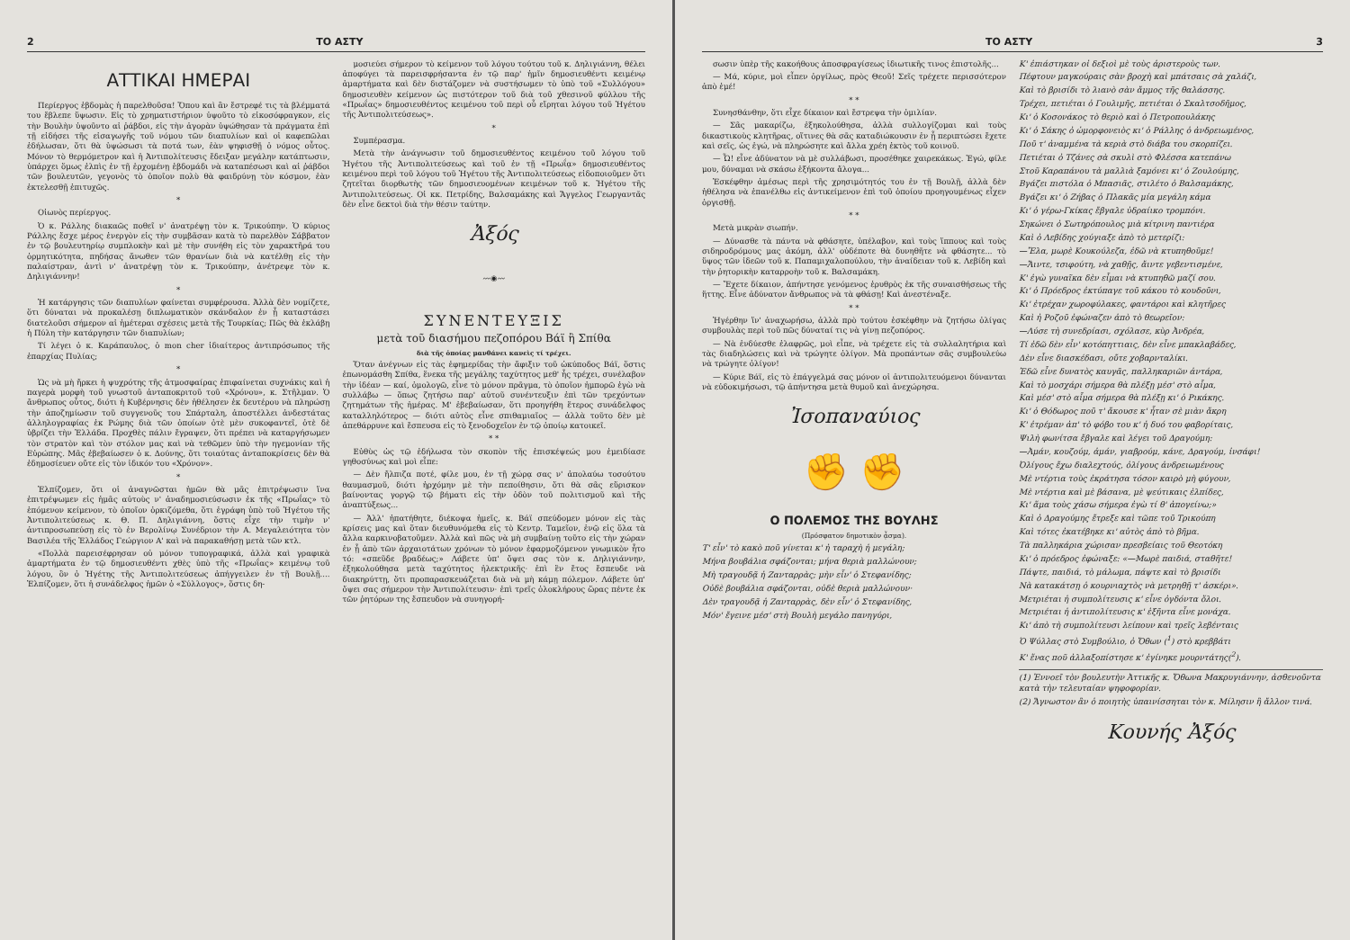2 ΤΟ ΑΣΤΥ
ΑΤΤΙΚΑΙ ΗΜΕΡΑΙ
Περίεργος ἑβδομὰς ἡ παρελθοῦσα! Ὅπου καὶ ἂν ἔστρεφέ τις τὰ βλέμματά του ἔβλεπε ὕψωσιν. Εἰς τὸ χρηματιστήριον ὑψοῦτο τὸ εἰκοσόφραγκον, εἰς τὴν Βουλὴν ὑψοῦντο αἱ ῥάβδοι, εἰς τὴν ἀγορὰν ὑψώθησαν τὰ πράγματα ἐπὶ τῇ εἰδήσει τῆς εἰσαγωγῆς τοῦ νόμου τῶν διαπυλίων καὶ οἱ καφεπῶλαι ἐδήλωσαν, ὅτι θὰ ὑψώσωσι τὰ ποτά των, ἐὰν ψηφισθῇ ὁ νόμος οὗτος. Μόνον τὸ θερμόμετρον καὶ ἡ Ἀντιπολίτευσις ἔδειξαν μεγάλην κατάπτωσιν, ὑπάρχει ὅμως ἐλπὶς ἐν τῇ ἐρχομένῃ ἑβδομάδι νὰ καταπέσωσι καὶ αἱ ῥάβδοι τῶν βουλευτῶν, γεγονὸς τὸ ὁποῖον πολὺ θὰ φαιδρύνῃ τὸν κόσμον, ἐὰν ἐκτελεσθῇ ἐπιτυχῶς.
*
Οἰωνὸς περίεργος.
Ὁ κ. Ράλλης διακαῶς ποθεῖ ν' ἀνατρέψῃ τὸν κ. Τρικούπην. Ὁ κύριος Ράλλης ἔσχε μέρος ἐνεργὸν εἰς τὴν συμβᾶσαν κατὰ τὸ παρελθὸν Σάββατον ἐν τῷ βουλευτηρίῳ συμπλοκὴν καὶ μὲ τὴν συνήθη εἰς τὸν χαρακτῆρά του ὁρμητικότητα, πηδήσας ἄνωθεν τῶν θρανίων διὰ νὰ κατέλθῃ εἰς τὴν παλαίστραν, ἀντὶ ν' ἀνατρέψῃ τὸν κ. Τρικούπην, ἀνέτρεψε τὸν κ. Δηλιγιάννην!
*
Ἡ κατάργησις τῶν διαπυλίων φαίνεται συμφέρουσα. Ἀλλὰ δὲν νομίζετε, ὅτι δύναται νὰ προκαλέσῃ διπλωματικὸν σκάνδαλον ἐν ᾗ καταστάσει διατελοῦσι σήμερον αἱ ἡμέτεραι σχέσεις μετὰ τῆς Τουρκίας; Πῶς θὰ ἐκλάβῃ ἡ Πύλη τὴν κατάργησιν τῶν διαπυλίων;
Τί λέγει ὁ κ. Καράπαυλος, ὁ mon cher ἰδιαίτερος ἀντιπρόσωπος τῆς ἐπαρχίας Πυλίας;
*
Ὡς νὰ μὴ ἤρκει ἡ ψυχρότης τῆς ἀτμοσφαίρας ἐπιφαίνεται συχνάκις καὶ ἡ παγερὰ μορφὴ τοῦ γνωστοῦ ἀνταποκριτοῦ τοῦ «Χρόνου», κ. Στῆλμαν. Ὁ ἄνθρωπος οὗτος, διότι ἡ Κυβέρνησις δὲν ἠθέλησεν ἐκ δευτέρου νὰ πληρώσῃ τὴν ἀποζημίωσιν τοῦ συγγενοῦς του Σπάρταλη, ἀποστέλλει ἀνδεστάτας ἀλληλογραφίας ἐκ Ρώμης διὰ τῶν ὁποίων ὁτὲ μὲν συκοφαντεῖ, ὁτὲ δὲ ὑβρίζει τὴν Ἑλλάδα. Προχθὲς πάλιν ἔγραψεν, ὅτι πρέπει νὰ καταργήσωμεν τὸν στρατὸν καὶ τὸν στόλον μας καὶ νὰ τεθῶμεν ὑπὸ τὴν ηγεμονίαν τῆς Εὐρώπης. Μᾶς ἐβεβαίωσεν ὁ κ. Δούνης, ὅτι τοιαύτας ἀνταποκρίσεις δὲν θὰ ἐδημοσίευεν οὔτε εἰς τὸν ἰδικόν του «Χρόνον».
*
Ἐλπίζομεν, ὅτι οἱ ἀναγνῶσται ἡμῶν θὰ μᾶς ἐπιτρέψωσιν ἵνα ἐπιτρέψωμεν εἰς ἡμᾶς αὐτοὺς ν' ἀναδημοσιεύσωσιν ἐκ τῆς «Πρωΐας» τὸ ἑπόμενον κείμενον, τὸ ὁποῖον ὁρκιζόμεθα, ὅτι ἐγράφη ὑπὸ τοῦ Ἡγέτου τῆς Ἀντιπολιτεύσεως κ. Θ. Π. Δηλιγιάννη, ὅστις εἶχε τὴν τιμὴν ν' ἀντιπροσωπεύσῃ εἰς τὸ ἐν Βερολίνῳ Συνέδριον τὴν Α. Μεγαλειότητα τὸν Βασιλέα τῆς Ἑλλάδος Γεώργιον Α' καὶ νὰ παρακαθήσῃ μετὰ τῶν κτλ.
«Πολλὰ παρεισέφρησαν οὐ μόνον τυπογραφικά, ἀλλὰ καὶ γραφικὰ ἁμαρτήματα ἐν τῷ δημοσιευθέντι χθὲς ὑπὸ τῆς «Πρωΐας» κειμένῳ τοῦ λόγου, ὃν ὁ Ἡγέτης τῆς Ἀντιπολιτεύσεως ἀπήγγειλεν ἐν τῇ Βουλῇ.... Ἐλπίζομεν, ὅτι ἡ συνάδελφος ἡμῶν ὁ «Σύλλογος», ὅστις δη-
μοσιεύει σήμερον τὸ κείμενον τοῦ λόγου τούτου τοῦ κ. Δηλιγιάννη, θέλει ἀποφύγει τὰ παρεισφρήσαντα ἐν τῷ παρ' ἡμῖν δημοσιευθέντι κειμένῳ ἁμαρτήματα καὶ δὲν διστάζομεν νὰ συστήσωμεν τὸ ὑπὸ τοῦ «Συλλόγου» δημοσιευθὲν κείμενον ὡς πιστότερον τοῦ διὰ τοῦ χθεσινοῦ φύλλου τῆς «Πρωΐας» δημοσιευθέντος κειμένου τοῦ περὶ οὗ εἴρηται λόγου τοῦ Ἡγέτου τῆς Ἀντιπολιτεύσεως».
*
Συμπέρασμα.
Μετὰ τὴν ἀνάγνωσιν τοῦ δημοσιευθέντος κειμένου τοῦ λόγου τοῦ Ἡγέτου τῆς Ἀντιπολιτεύσεως καὶ τοῦ ἐν τῇ «Πρωΐᾳ» δημοσιευθέντος κειμένου περὶ τοῦ λόγου τοῦ Ἡγέτου τῆς Ἀντιπολιτεύσεως εἰδοποιοῦμεν ὅτι ζητεῖται διορθωτὴς τῶν δημοσιευομένων κειμένων τοῦ κ. Ἡγέτου τῆς Ἀντιπολιτεύσεως. Οἱ κκ. Πετρίδης, Βαλσαμάκης καὶ Ἄγγελος Γεωργαντᾶς δὲν εἶνε δεκτοὶ διὰ τὴν θέσιν ταύτην.
Ἀξός
〰◉〰
ΣΥΝΕΝΤΕΥΞΙΣ
μετὰ τοῦ διασήμου πεζοπόρου Βάϊ ἢ Σπίθα
διὰ τῆς ὁποίας μανθάνει κανεὶς τί τρέχει.
Ὅταν ἀνέγνων εἰς τὰς ἐφημερίδας τὴν ἄφιξιν τοῦ ὠκύποδος Βάϊ, ὅστις ἐπωνομάσθη Σπίθα, ἕνεκα τῆς μεγάλης ταχύτητος μεθ' ἧς τρέχει, συνέλαβον τὴν ἰδέαν — καί, ὁμολογῶ, εἶνε τὸ μόνον πρᾶγμα, τὸ ὁποῖον ἠμπορῶ ἐγὼ νὰ συλλάβω — ὅπως ζητήσω παρ' αὐτοῦ συνέντευξιν ἐπὶ τῶν τρεχόντων ζητημάτων τῆς ἡμέρας. Μ' ἐβεβαίωσαν, ὅτι προηγήθη ἕτερος συνάδελφος καταλληλότερος — διότι αὐτὸς εἶνε σπιθαμιαῖος — ἀλλὰ τοῦτο δὲν μὲ ἀπεθάρρυνε καὶ ἔσπευσα εἰς τὸ ξενοδοχεῖον ἐν τῷ ὁποίῳ κατοικεῖ.
* *
Εὐθὺς ὡς τῷ ἐδήλωσα τὸν σκοπὸν τῆς ἐπισκέψεώς μου ἐμειδίασε γηθοσύνως καὶ μοὶ εἶπε:
— Δὲν ἤλπιζα ποτέ, φίλε μου, ἐν τῇ χώρᾳ σας ν' ἀπολαύω τοσούτου θαυμασμοῦ, διότι ἠρχόμην μὲ τὴν πεποίθησιν, ὅτι θὰ σᾶς εὕρισκον βαίνοντας γοργῷ τῷ βήματι εἰς τὴν ὁδὸν τοῦ πολιτισμοῦ καὶ τῆς ἀναπτύξεως...
— Ἀλλ' ἠπατήθητε, διέκοψα ἡμεῖς, κ. Βάϊ σπεύδομεν μόνον εἰς τὰς κρίσεις μας καὶ ὅταν διευθυνόμεθα εἰς τὸ Κεντρ. Ταμεῖον, ἐνῷ εἰς ὅλα τὰ ἄλλα καρκινοβατοῦμεν. Ἀλλὰ καὶ πῶς νὰ μὴ συμβαίνῃ τοῦτο εἰς τὴν χώραν ἐν ᾗ ἀπὸ τῶν ἀρχαιοτάτων χρόνων τὸ μόνον ἐφαρμοζόμενον γνωμικὸν ἦτο τό: «σπεῦδε βραδέως;» Λάβετε ὑπ' ὄψει σας τὸν κ. Δηλιγιάννην, ἐξηκολούθησα μετὰ ταχύτητος ἠλεκτρικῆς· ἐπὶ ἓν ἔτος ἔσπευδε νὰ διακηρύττῃ, ὅτι προπαρασκευάζεται διὰ νὰ μὴ κάμῃ πόλεμον. Λάβετε ὑπ' ὄψει σας σήμερον τὴν Ἀντιπολίτευσιν· ἐπὶ τρεῖς ὁλοκλήρους ὥρας πέντε ἐκ τῶν ῥητόρων της ἔσπευδον νὰ συνηγορή-
ΤΟ ΑΣΤΥ 3
σωσιν ὑπὲρ τῆς κακοήθους ἀποσφραγίσεως ἰδιωτικῆς τινος ἐπιστολῆς...
— Μά, κύριε, μοὶ εἶπεν ὀργίλως, πρὸς Θεοῦ! Σεῖς τρέχετε περισσότερον ἀπὸ ἐμέ!
* *
Συνησθάνθην, ὅτι εἶχε δίκαιον καὶ ἔστρεψα τὴν ὁμιλίαν.
— Σᾶς μακαρίζω, ἐξηκολούθησα, ἀλλὰ συλλογίζομαι καὶ τοὺς δικαστικοὺς κλητῆρας, οἵτινες θὰ σᾶς καταδιώκουσιν ἐν ᾗ περιπτώσει ἔχετε καὶ σεῖς, ὡς ἐγώ, νὰ πληρώσητε καὶ ἄλλα χρέη ἐκτὸς τοῦ κοινοῦ.
— Ὦ! εἶνε ἀδύνατον νὰ μὲ συλλάβωσι, προσέθηκε χαιρεκάκως. Ἐγώ, φίλε μου, δύναμαι νὰ σκάσω ἑξήκοντα ἄλογα...
Ἐσκέφθην ἀμέσως περὶ τῆς χρησιμότητός του ἐν τῇ Βουλῇ, ἀλλὰ δὲν ἠθέλησα νὰ ἐπανέλθω εἰς ἀντικείμενον ἐπὶ τοῦ ὁποίου προηγουμένως εἶχεν ὀργισθῇ.
* *
Μετὰ μικρὰν σιωπήν.
— Δύνασθε τὰ πάντα νὰ φθάσητε, ὑπέλαβον, καὶ τοὺς ἵππους καὶ τοὺς σιδηροδρόμους μας ἀκόμη, ἀλλ' οὐδέποτε θὰ δυνηθῆτε νὰ φθάσητε... τὸ ὕψος τῶν ἰδεῶν τοῦ κ. Παπαμιχαλοπούλου, τὴν ἀναίδειαν τοῦ κ. Λεβίδη καὶ τὴν ῥητορικὴν καταρροὴν τοῦ κ. Βαλσαμάκη.
— Ἔχετε δίκαιον, ἀπήντησε γενόμενος ἐρυθρὸς ἐκ τῆς συναισθήσεως τῆς ἥττης. Εἶνε ἀδύνατον ἄνθρωπος νὰ τὰ φθάσῃ! Καὶ ἀνεστέναξε.
* *
Ἠγέρθην ἵν' ἀναχωρήσω, ἀλλὰ πρὸ τούτου ἐσκέφθην νὰ ζητήσω ὀλίγας συμβουλὰς περὶ τοῦ πῶς δύναταί τις νὰ γίνῃ πεζοπόρος.
— Νὰ ἐνδύεσθε ἐλαφρῶς, μοὶ εἶπε, νὰ τρέχετε εἰς τὰ συλλαλητήρια καὶ τὰς διαδηλώσεις καὶ νὰ τρώγητε ὀλίγον. Μὰ προπάντων σᾶς συμβουλεύω νὰ τρώγητε ὀλίγον!
— Κύριε Βάϊ, εἰς τὸ ἐπάγγελμά σας μόνον οἱ ἀντιπολιτευόμενοι δύνανται νὰ εὐδοκιμήσωσι, τῷ ἀπήντησα μετὰ θυμοῦ καὶ ἀνεχώρησα.
Ἰσοπαναύιος
✊ ✊
Ο ΠΟΛΕΜΟΣ ΤΗΣ ΒΟΥΛΗΣ
(Πρόσφατον δημοτικὸν ᾆσμα).
Τ' εἶν' τὸ κακὸ ποῦ γίνεται κ' ἡ ταραχὴ ἡ μεγάλη;
Μήνα βουβάλια σφάζονται; μήνα θεριὰ μαλλώνουν;
Μὴ τραγουδᾷ ἡ Ζανταρρὰς; μὴν εἶν' ὁ Στεφανίδης;
Οὐδὲ βουβάλια σφάζονται, οὐδὲ θεριὰ μαλλώνουν·
Δὲν τραγουδᾷ ἡ Ζανταρρὰς, δὲν εἶν' ὁ Στεφανίδης,
Μόν' ἔγεινε μέσ' στὴ Βουλὴ μεγάλο πανηγύρι,
Κ' ἐπιάστηκαν οἱ δεξιοὶ μὲ τοὺς ἀριστεροὺς των.
Πέφτουν μαγκούραις σὰν βροχὴ καὶ μπάτσαις σὰ χαλάζι,
Καὶ τὸ βρισίδι τὸ λιανὸ σὰν ἄμμος τῆς θαλάσσης.
Τρέχει, πετιέται ὁ Γουλιμῆς, πετιέται ὁ Σκαλτσοδῆμος,
Κι' ὁ Κοσονάκος τὸ θεριὸ καὶ ὁ Πετροπουλάκης
Κι' ὁ Σάκης ὁ ὡμορφονειὸς κι' ὁ Ράλλης ὁ ἀνδρειωμένος,
Ποῦ τ' ἀναμμένα τὰ κεριὰ στὸ διάβα του σκορπίζει.
Πετιέται ὁ Τζάνες σὰ σκυλὶ στὸ Φλέσσα κατεπάνω
Στοῦ Καραπάνου τὰ μαλλιὰ ξαμόνει κι' ὁ Ζουλούμης,
Βγάζει πιστόλα ὁ Μπασιᾶς, στιλέτο ὁ Βαλσαμάκης,
Βγάζει κι' ὁ Ζήβας ὁ Πλακᾶς μία μεγάλη κάμα
Κι' ὁ γέρω-Γκίκας ἔβγαλε ὑδραίικο τρομπόνι.
Σηκώνει ὁ Σωτηρόπουλος μιὰ κίτρινη παντιέρα
Καὶ ὁ Λεβίδης χούγιαξε ἀπὸ τὸ μετερίζι:
—Ἔλα, μωρὲ Κουκούλεζα, ἐδῶ νὰ κτυπηθοῦμε!
—Ἄιντε, τσιφούτη, νὰ χαθῇς, ἄιντε γεβεντισμένε,
Κ' ἐγὼ γυναῖκα δὲν εἶμαι νὰ κτυπηθῶ μαζί σου.
Κι' ὁ Πρόεδρος ἐκτύπαγε τοῦ κάκου τὸ κουδοῦνι,
Κι' ἐτρέχαν χωροφύλακες, φαντάροι καὶ κλητῆρες
Καὶ ἡ Ροζοῦ ἐφώναζεν ἀπὸ τὸ θεωρεῖον:
—Λύσε τὴ συνεδρίασι, σχόλασε, κὺρ Ἀνδρέα,
Τί ἐδῶ δὲν εἶν' κοτόπηττιαις, δὲν εἶνε μπακλαβάδες,
Δὲν εἶνε διασκέδασι, οὔτε χοβαρνταλίκι.
Ἐδῶ εἶνε δυνατὸς καυγᾶς, παλληκαριῶν ἀντάρα,
Καὶ τὸ μοσχάρι σήμερα θὰ πλέξῃ μέσ' στὸ αἷμα,
Καὶ μέσ' στὸ αἷμα σήμερα θὰ πλέξῃ κι' ὁ Ρικάκης.
Κι' ὁ Θόδωρος ποῦ τ' ἄκουσε κ' ἦταν σὲ μιὰν ἄκρη
Κ' ἐτρέμαν ἀπ' τὸ φόβο του κ' ἡ δυό του φαβορίταις,
Ψιλὴ φωνίτσα ἔβγαλε καὶ λέγει τοῦ Δραγούμη:
—Ἀμάν, κουζούμ, ἀμάν, γιαβρούμ, κάνε, Δραγούμ, ἰνσάφι!
Ὀλίγους ἔχω διαλεχτούς, ὀλίγους ἀνδρειωμένους
Μὲ ντέρτια τοὺς ἐκράτησα τόσον καιρὸ μὴ φύγουν,
Μὲ ντέρτια καὶ μὲ βάσανα, μὲ ψεύτικαις ἐλπίδες,
Κι' ἅμα τοὺς χάσω σήμερα ἐγὼ τί θ' ἀπογείνω;»
Καὶ ὁ Δραγούμης ἔτρεξε καὶ τῶπε τοῦ Τρικούπη
Καὶ τότες ἐκατέβηκε κι' αὐτὸς ἀπὸ τὸ βῆμα.
Τὰ παλληκάρια χώρισαν πρεσβείαις τοῦ Θεοτόκη
Κι' ὁ πρόεδρος ἐφώναξε: «—Μωρὲ παιδιά, σταθῆτε!
Πάψτε, παιδιά, τὸ μάλωμα, πάψτε καὶ τὸ βρισίδι
Νὰ κατακάτσῃ ὁ κουρνιαχτὸς νὰ μετρηθῇ τ' ἀσκέρι».
Μετριέται ἡ συμπολίτευσις κ' εἶνε ὀγδόντα ὅλοι.
Μετριέται ἡ ἀντιπολίτευσις κ' ἑξῆντα εἶνε μονάχα.
Κι' ἀπὸ τὴ συμπολίτευσι λείπουν καὶ τρεῖς λεβένταις
Ὁ Ψύλλας στὸ Συμβούλιο, ὁ Ὄθων (<sup>1</sup>) στὸ κρεββάτι
Κ' ἕνας ποῦ ἀλλαξοπίστησε κ' ἐγίνηκε μουρντάτης(<sup>2</sup>).
(1) Ἐννοεῖ τὸν βουλευτὴν Ἀττικῆς κ. Ὄθωνα Μακρυγιάννην, ἀσθενοῦντα κατὰ τὴν τελευταίαν ψηφοφορίαν.
(2) Ἄγνωστον ἂν ὁ ποιητὴς ὑπαινίσσηται τὸν κ. Μίλησιν ἢ ἄλλον τινά.
Κουνής Ἀξός